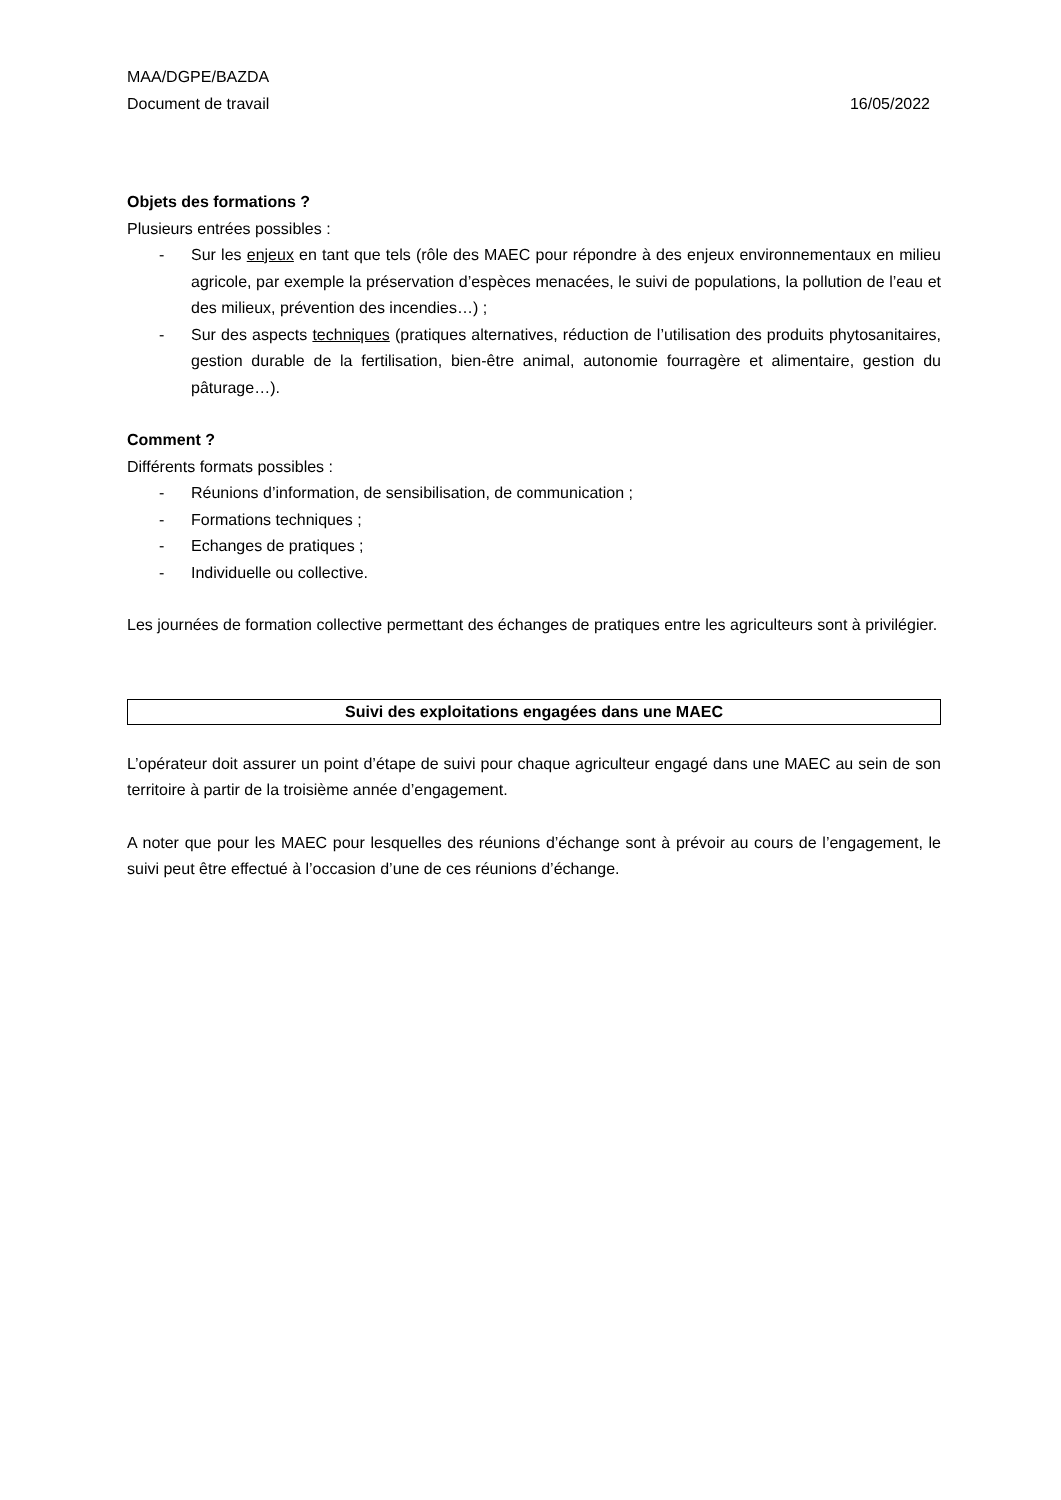MAA/DGPE/BAZDA
Document de travail 16/05/2022
Objets des formations ?
Plusieurs entrées possibles :
- Sur les enjeux en tant que tels (rôle des MAEC pour répondre à des enjeux environnementaux en milieu agricole, par exemple la préservation d’espèces menacées, le suivi de populations, la pollution de l’eau et des milieux, prévention des incendies…) ;
- Sur des aspects techniques (pratiques alternatives, réduction de l’utilisation des produits phytosanitaires, gestion durable de la fertilisation, bien-être animal, autonomie fourragère et alimentaire, gestion du pâturage…).
Comment ?
Différents formats possibles :
- Réunions d’information, de sensibilisation, de communication ;
- Formations techniques ;
- Echanges de pratiques ;
- Individuelle ou collective.
Les journées de formation collective permettant des échanges de pratiques entre les agriculteurs sont à privilégier.
Suivi des exploitations engagées dans une MAEC
L’opérateur doit assurer un point d’étape de suivi pour chaque agriculteur engagé dans une MAEC au sein de son territoire à partir de la troisième année d’engagement.
A noter que pour les MAEC pour lesquelles des réunions d’échange sont à prévoir au cours de l’engagement, le suivi peut être effectué à l’occasion d’une de ces réunions d’échange.